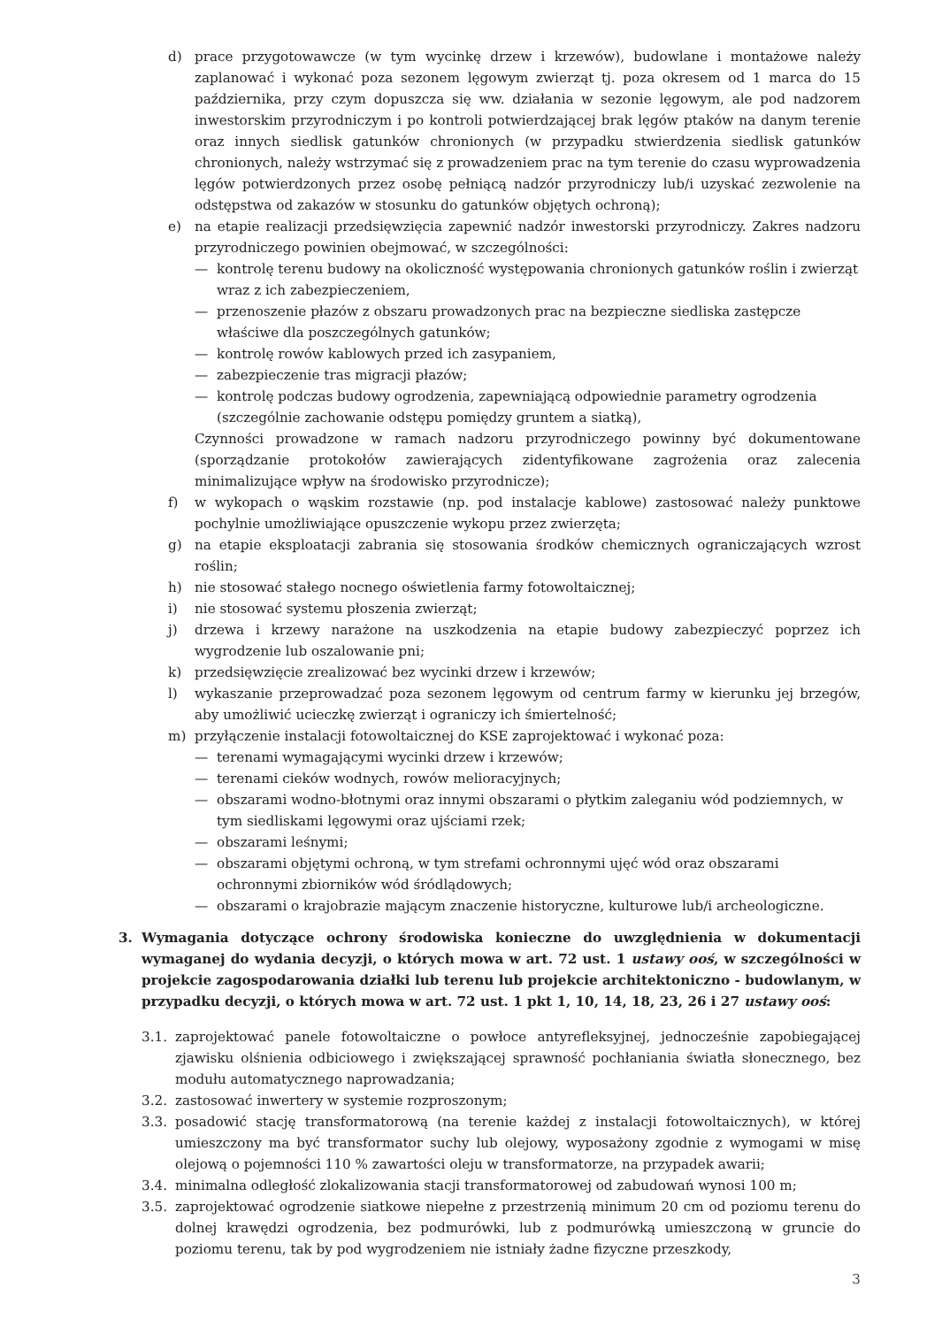d) prace przygotowawcze (w tym wycinkę drzew i krzewów), budowlane i montażowe należy zaplanować i wykonać poza sezonem lęgowym zwierząt tj. poza okresem od 1 marca do 15 października, przy czym dopuszcza się ww. działania w sezonie lęgowym, ale pod nadzorem inwestorskim przyrodniczym i po kontroli potwierdzającej brak lęgów ptaków na danym terenie oraz innych siedlisk gatunków chronionych (w przypadku stwierdzenia siedlisk gatunków chronionych, należy wstrzymać się z prowadzeniem prac na tym terenie do czasu wyprowadzenia lęgów potwierdzonych przez osobę pełniącą nadzór przyrodniczy lub/i uzyskać zezwolenie na odstępstwa od zakazów w stosunku do gatunków objętych ochroną);
e) na etapie realizacji przedsięwzięcia zapewnić nadzór inwestorski przyrodniczy. Zakres nadzoru przyrodniczego powinien obejmować, w szczególności:
— kontrolę terenu budowy na okoliczność występowania chronionych gatunków roślin i zwierząt wraz z ich zabezpieczeniem,
— przenoszenie płazów z obszaru prowadzonych prac na bezpieczne siedliska zastępcze właściwe dla poszczególnych gatunków;
— kontrolę rowów kablowych przed ich zasypaniem,
— zabezpieczenie tras migracji płazów;
— kontrolę podczas budowy ogrodzenia, zapewniającą odpowiednie parametry ogrodzenia (szczególnie zachowanie odstępu pomiędzy gruntem a siatką),
Czynności prowadzone w ramach nadzoru przyrodniczego powinny być dokumentowane (sporządzanie protokołów zawierających zidentyfikowane zagrożenia oraz zalecenia minimalizujące wpływ na środowisko przyrodnicze);
f) w wykopach o wąskim rozstawie (np. pod instalacje kablowe) zastosować należy punktowe pochylnie umożliwiające opuszczenie wykopu przez zwierzęta;
g) na etapie eksploatacji zabrania się stosowania środków chemicznych ograniczających wzrost roślin;
h) nie stosować stałego nocnego oświetlenia farmy fotowoltaicznej;
i) nie stosować systemu płoszenia zwierząt;
j) drzewa i krzewy narażone na uszkodzenia na etapie budowy zabezpieczyć poprzez ich wygrodzenie lub oszalowanie pni;
k) przedsięwzięcie zrealizować bez wycinki drzew i krzewów;
l) wykaszanie przeprowadzać poza sezonem lęgowym od centrum farmy w kierunku jej brzegów, aby umożliwić ucieczkę zwierząt i ograniczy ich śmiertelność;
m) przyłączenie instalacji fotowoltaicznej do KSE zaprojektować i wykonać poza:
— terenami wymagającymi wycinki drzew i krzewów;
— terenami cieków wodnych, rowów melioracyjnych;
— obszarami wodno-błotnymi oraz innymi obszarami o płytkim zaleganiu wód podziemnych, w tym siedliskami lęgowymi oraz ujściami rzek;
— obszarami leśnymi;
— obszarami objętymi ochroną, w tym strefami ochronnymi ujęć wód oraz obszarami ochronnymi zbiorników wód śródlądowych;
— obszarami o krajobrazie mającym znaczenie historyczne, kulturowe lub/i archeologiczne.
3. Wymagania dotyczące ochrony środowiska konieczne do uwzględnienia w dokumentacji wymaganej do wydania decyzji, o których mowa w art. 72 ust. 1 ustawy ooś, w szczególności w projekcie zagospodarowania działki lub terenu lub projekcie architektoniczno - budowlanym, w przypadku decyzji, o których mowa w art. 72 ust. 1 pkt 1, 10, 14, 18, 23, 26 i 27 ustawy ooś:
3.1. zaprojektować panele fotowoltaiczne o powłoce antyrefleksyjnej, jednocześnie zapobiegającej zjawisku olśnienia odbiciowego i zwiększającej sprawność pochłaniania światła słonecznego, bez modułu automatycznego naprowadzania;
3.2. zastosować inwertery w systemie rozproszonym;
3.3. posadowić stację transformatorową (na terenie każdej z instalacji fotowoltaicznych), w której umieszczony ma być transformator suchy lub olejowy, wyposażony zgodnie z wymogami w misę olejową o pojemności 110 % zawartości oleju w transformatorze, na przypadek awarii;
3.4. minimalna odległość zlokalizowania stacji transformatorowej od zabudowań wynosi 100 m;
3.5. zaprojektować ogrodzenie siatkowe niepełne z przestrzenią minimum 20 cm od poziomu terenu do dolnej krawędzi ogrodzenia, bez podmurówki, lub z podmurówką umieszczoną w gruncie do poziomu terenu, tak by pod wygrodzeniem nie istniały żadne fizyczne przeszkody,
3